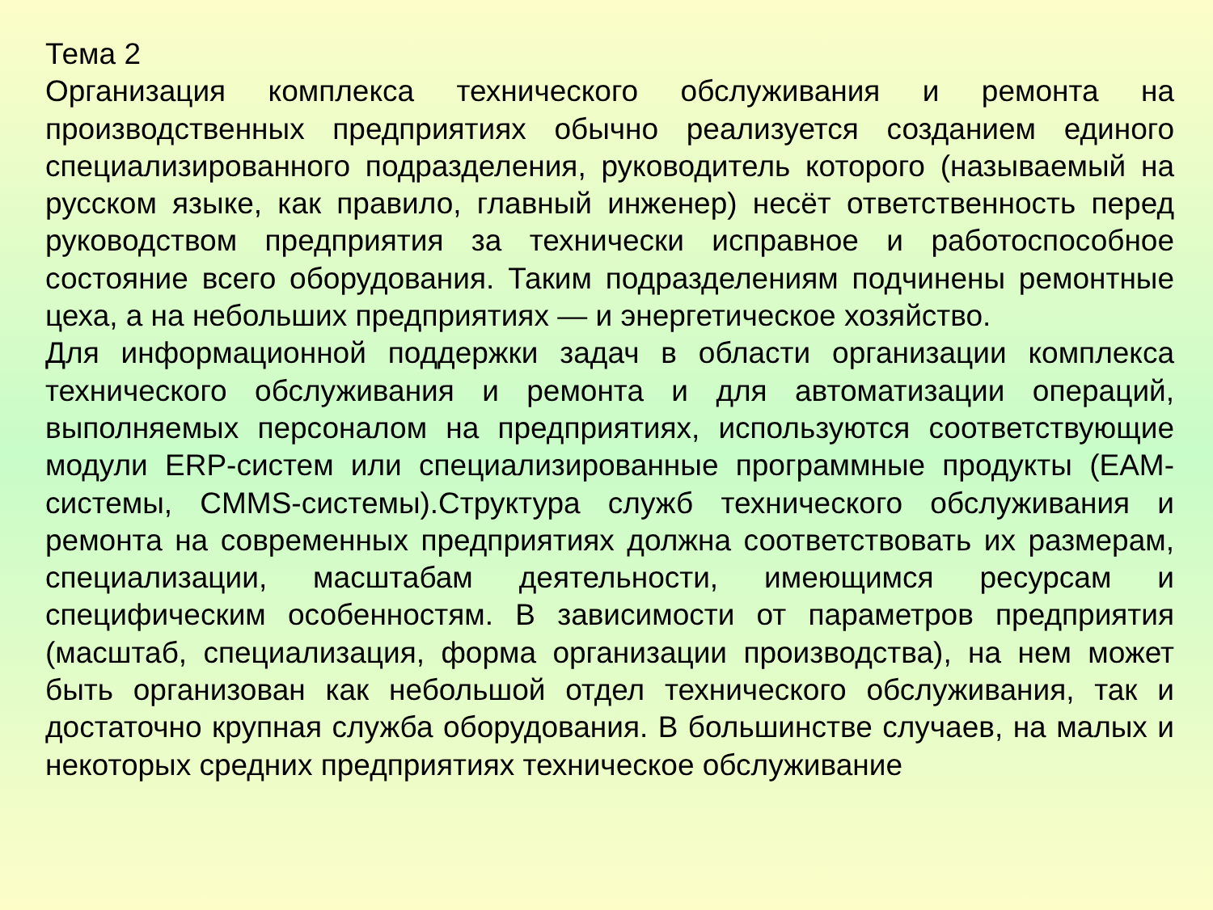Тема 2
Организация комплекса технического обслуживания и ремонта на производственных предприятиях обычно реализуется созданием единого специализированного подразделения, руководитель которого (называемый на русском языке, как правило, главный инженер) несёт ответственность перед руководством предприятия за технически исправное и работоспособное состояние всего оборудования. Таким подразделениям подчинены ремонтные цеха, а на небольших предприятиях — и энергетическое хозяйство.
Для информационной поддержки задач в области организации комплекса технического обслуживания и ремонта и для автоматизации операций, выполняемых персоналом на предприятиях, используются соответствующие модули ERP-систем или специализированные программные продукты (EAM-системы, CMMS-системы).Структура служб технического обслуживания и ремонта на современных предприятиях должна соответствовать их размерам, специализации, масштабам деятельности, имеющимся ресурсам и специфическим особенностям. В зависимости от параметров предприятия (масштаб, специализация, форма организации производства), на нем может быть организован как небольшой отдел технического обслуживания, так и достаточно крупная служба оборудования. В большинстве случаев, на малых и некоторых средних предприятиях техническое обслуживание